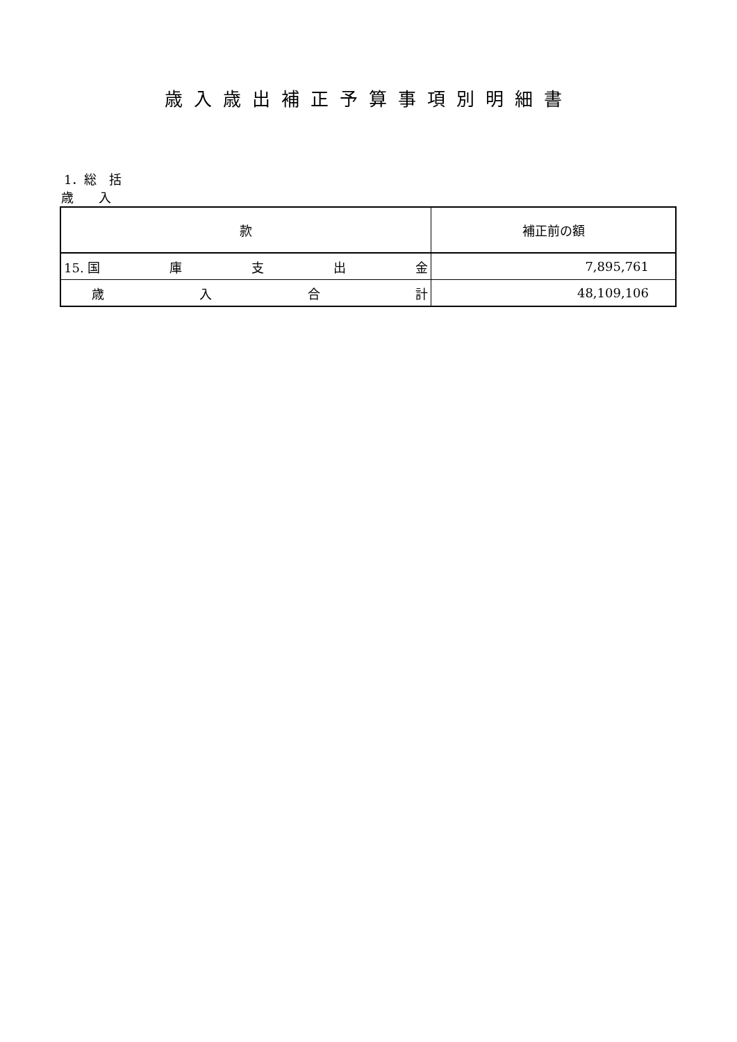歳入歳出補正予算事項別明細書
1．総　括
歳　　入
| 款 | 補正前の額 |
| --- | --- |
| 15. 国 庫 支 出 金 | 7,895,761 |
| 歳 入 合 計 | 48,109,106 |